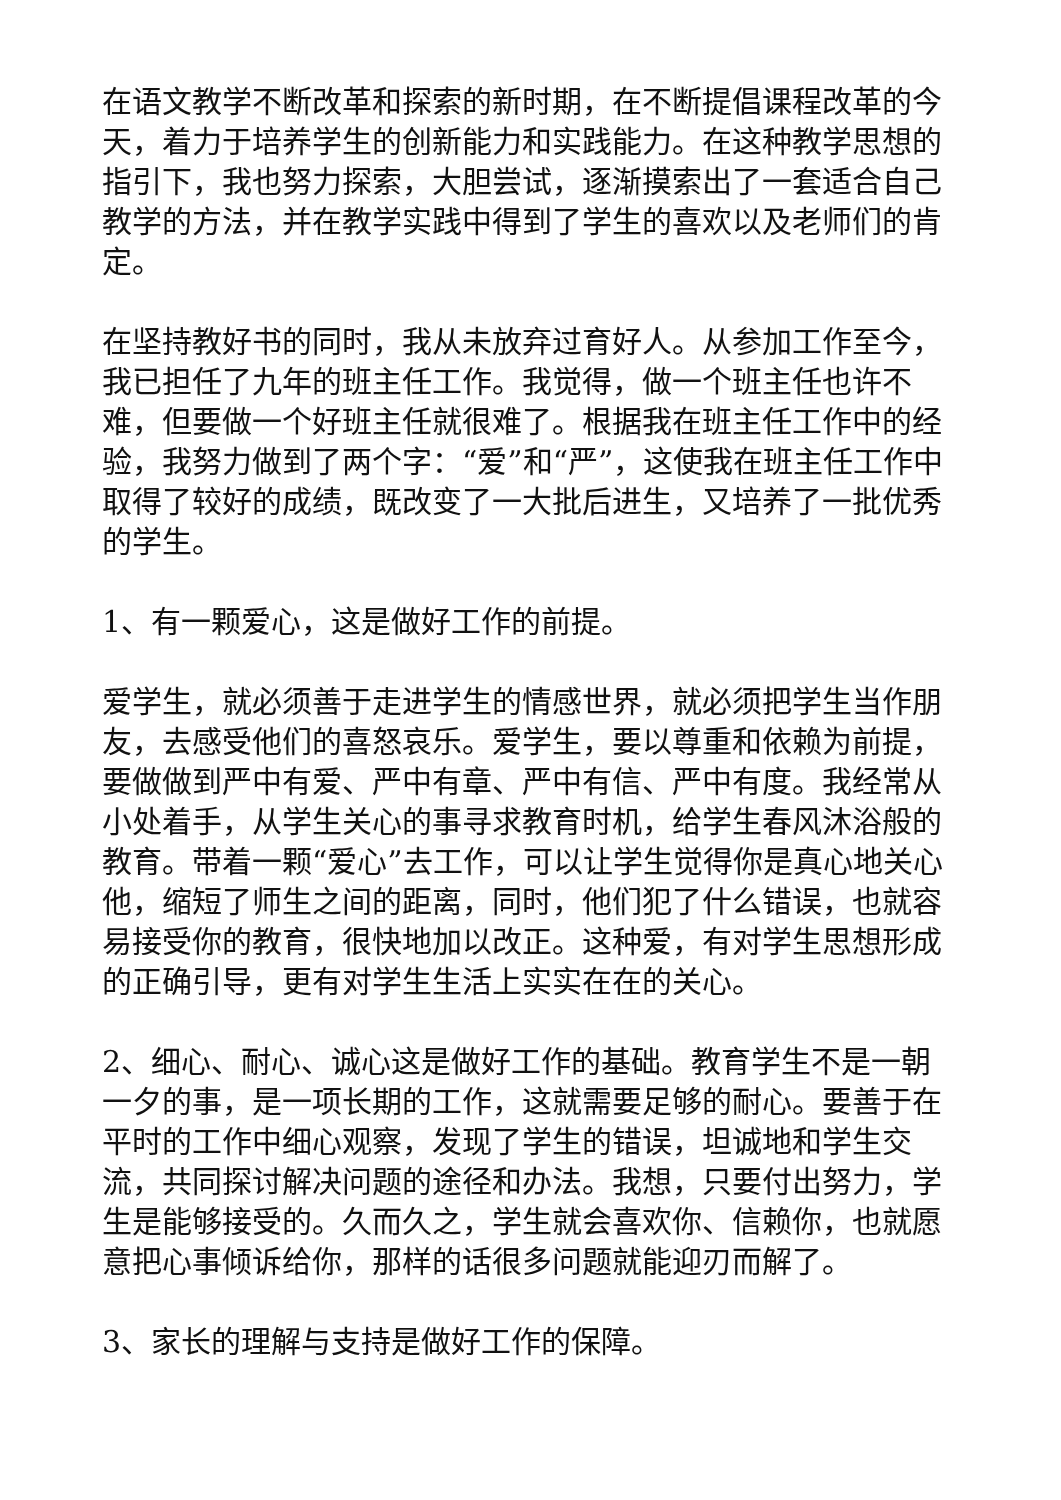在语文教学不断改革和探索的新时期，在不断提倡课程改革的今天，着力于培养学生的创新能力和实践能力。在这种教学思想的指引下，我也努力探索，大胆尝试，逐渐摸索出了一套适合自己教学的方法，并在教学实践中得到了学生的喜欢以及老师们的肯定。
在坚持教好书的同时，我从未放弃过育好人。从参加工作至今，我已担任了九年的班主任工作。我觉得，做一个班主任也许不难，但要做一个好班主任就很难了。根据我在班主任工作中的经验，我努力做到了两个字：“爱”和“严”，这使我在班主任工作中取得了较好的成绩，既改变了一大批后进生，又培养了一批优秀的学生。
1、有一颗爱心，这是做好工作的前提。
爱学生，就必须善于走进学生的情感世界，就必须把学生当作朋友，去感受他们的喜怒哀乐。爱学生，要以尊重和依赖为前提，要做做到严中有爱、严中有章、严中有信、严中有度。我经常从小处着手，从学生关心的事寻求教育时机，给学生春风沐浴般的教育。带着一颗“爱心”去工作，可以让学生觉得你是真心地关心他，缩短了师生之间的距离，同时，他们犯了什么错误，也就容易接受你的教育，很快地加以改正。这种爱，有对学生思想形成的正确引导，更有对学生生活上实实在在的关心。
2、细心、耐心、诚心这是做好工作的基础。教育学生不是一朝一夕的事，是一项长期的工作，这就需要足够的耐心。要善于在平时的工作中细心观察，发现了学生的错误，坦诚地和学生交流，共同探讨解决问题的途径和办法。我想，只要付出努力，学生是能够接受的。久而久之，学生就会喜欢你、信赖你，也就愿意把心事倾诉给你，那样的话很多问题就能迎刃而解了。
3、家长的理解与支持是做好工作的保障。